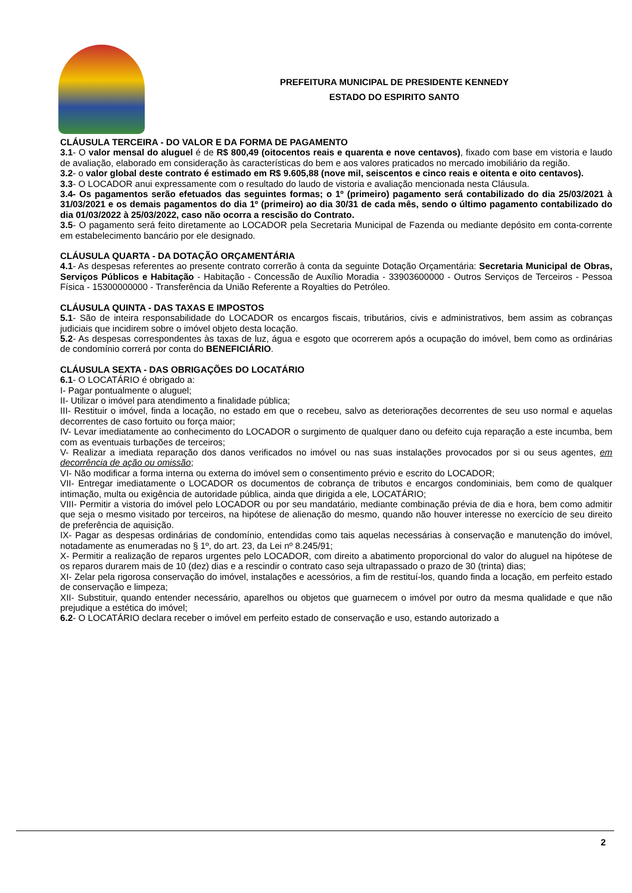PREFEITURA MUNICIPAL DE PRESIDENTE KENNEDY
ESTADO DO ESPIRITO SANTO
CLÁUSULA TERCEIRA - DO VALOR E DA FORMA DE PAGAMENTO
3.1- O valor mensal do aluguel é de R$ 800,49 (oitocentos reais e quarenta e nove centavos), fixado com base em vistoria e laudo de avaliação, elaborado em consideração às características do bem e aos valores praticados no mercado imobiliário da região.
3.2- o valor global deste contrato é estimado em R$ 9.605,88 (nove mil, seiscentos e cinco reais e oitenta e oito centavos).
3.3- O LOCADOR anui expressamente com o resultado do laudo de vistoria e avaliação mencionada nesta Cláusula.
3.4- Os pagamentos serão efetuados das seguintes formas; o 1º (primeiro) pagamento será contabilizado do dia 25/03/2021 à 31/03/2021 e os demais pagamentos do dia 1º (primeiro) ao dia 30/31 de cada mês, sendo o último pagamento contabilizado do dia 01/03/2022 à 25/03/2022, caso não ocorra a rescisão do Contrato.
3.5- O pagamento será feito diretamente ao LOCADOR pela Secretaria Municipal de Fazenda ou mediante depósito em conta-corrente em estabelecimento bancário por ele designado.
CLÁUSULA QUARTA - DA DOTAÇÃO ORÇAMENTÁRIA
4.1- As despesas referentes ao presente contrato correrão à conta da seguinte Dotação Orçamentária: Secretaria Municipal de Obras, Serviços Públicos e Habitação - Habitação - Concessão de Auxílio Moradia - 33903600000 - Outros Serviços de Terceiros - Pessoa Física - 15300000000 - Transferência da União Referente a Royalties do Petróleo.
CLÁUSULA QUINTA - DAS TAXAS E IMPOSTOS
5.1- São de inteira responsabilidade do LOCADOR os encargos fiscais, tributários, civis e administrativos, bem assim as cobranças judiciais que incidirem sobre o imóvel objeto desta locação.
5.2- As despesas correspondentes às taxas de luz, água e esgoto que ocorrerem após a ocupação do imóvel, bem como as ordinárias de condomínio correrá por conta do BENEFICIÁRIO.
CLÁUSULA SEXTA - DAS OBRIGAÇÕES DO LOCATÁRIO
6.1- O LOCATÁRIO é obrigado a:
I- Pagar pontualmente o aluguel;
II- Utilizar o imóvel para atendimento a finalidade pública;
III- Restituir o imóvel, finda a locação, no estado em que o recebeu, salvo as deteriorações decorrentes de seu uso normal e aquelas decorrentes de caso fortuito ou força maior;
IV- Levar imediatamente ao conhecimento do LOCADOR o surgimento de qualquer dano ou defeito cuja reparação a este incumba, bem com as eventuais turbações de terceiros;
V- Realizar a imediata reparação dos danos verificados no imóvel ou nas suas instalações provocados por si ou seus agentes, em decorrência de ação ou omissão;
VI- Não modificar a forma interna ou externa do imóvel sem o consentimento prévio e escrito do LOCADOR;
VII- Entregar imediatamente o LOCADOR os documentos de cobrança de tributos e encargos condominiais, bem como de qualquer intimação, multa ou exigência de autoridade pública, ainda que dirigida a ele, LOCATÁRIO;
VIII- Permitir a vistoria do imóvel pelo LOCADOR ou por seu mandatário, mediante combinação prévia de dia e hora, bem como admitir que seja o mesmo visitado por terceiros, na hipótese de alienação do mesmo, quando não houver interesse no exercício de seu direito de preferência de aquisição.
IX- Pagar as despesas ordinárias de condomínio, entendidas como tais aquelas necessárias à conservação e manutenção do imóvel, notadamente as enumeradas no § 1º, do art. 23, da Lei nº 8.245/91;
X- Permitir a realização de reparos urgentes pelo LOCADOR, com direito a abatimento proporcional do valor do aluguel na hipótese de os reparos durarem mais de 10 (dez) dias e a rescindir o contrato caso seja ultrapassado o prazo de 30 (trinta) dias;
XI- Zelar pela rigorosa conservação do imóvel, instalações e acessórios, a fim de restituí-los, quando finda a locação, em perfeito estado de conservação e limpeza;
XII- Substituir, quando entender necessário, aparelhos ou objetos que guarnecem o imóvel por outro da mesma qualidade e que não prejudique a estética do imóvel;
6.2- O LOCATÁRIO declara receber o imóvel em perfeito estado de conservação e uso, estando autorizado a
2